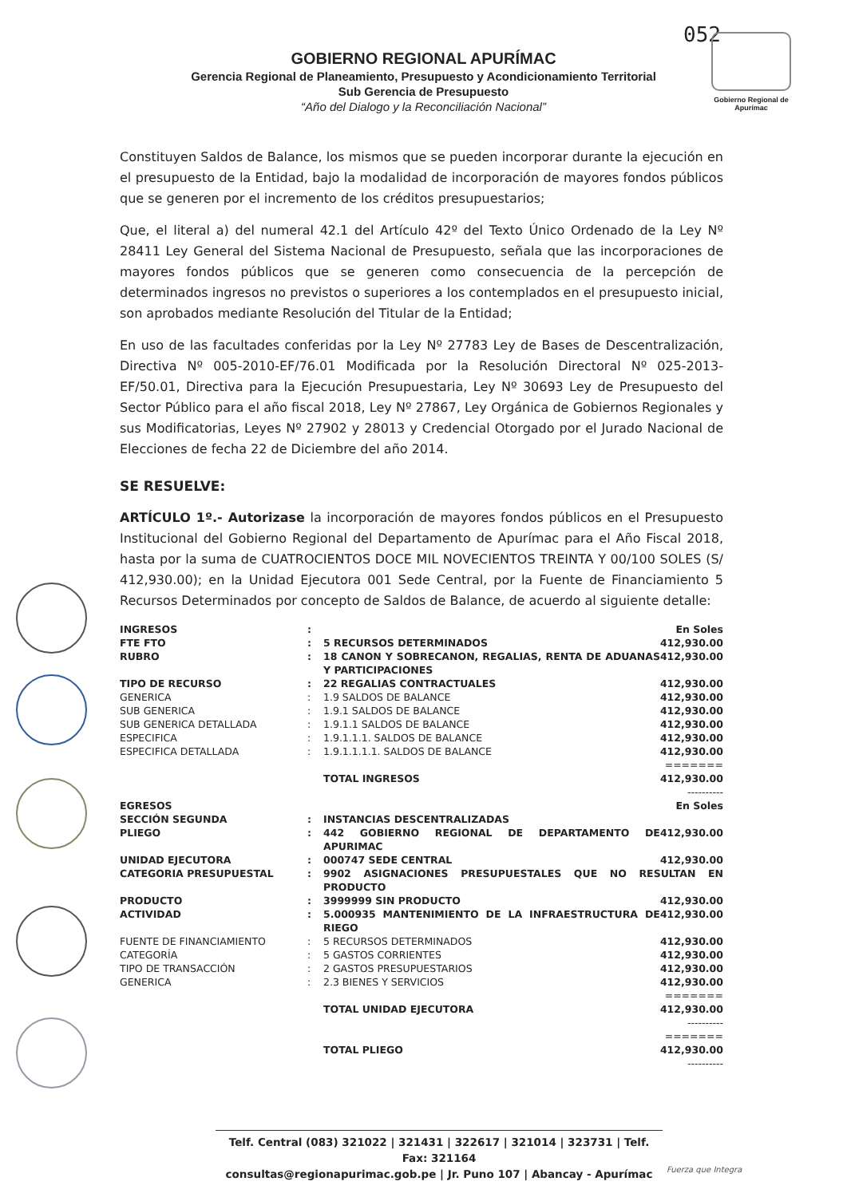052
Gobierno Regional de Apurímac
GOBIERNO REGIONAL APURÍMAC
Gerencia Regional de Planeamiento, Presupuesto y Acondicionamiento Territorial
Sub Gerencia de Presupuesto
“Año del Dialogo y la Reconciliación Nacional”
Constituyen Saldos de Balance, los mismos que se pueden incorporar durante la ejecución en el presupuesto de la Entidad, bajo la modalidad de incorporación de mayores fondos públicos que se generen por el incremento de los créditos presupuestarios;
Que, el literal a) del numeral 42.1 del Artículo 42º del Texto Único Ordenado de la Ley Nº 28411 Ley General del Sistema Nacional de Presupuesto, señala que las incorporaciones de mayores fondos públicos que se generen como consecuencia de la percepción de determinados ingresos no previstos o superiores a los contemplados en el presupuesto inicial, son aprobados mediante Resolución del Titular de la Entidad;
En uso de las facultades conferidas por la Ley Nº 27783 Ley de Bases de Descentralización, Directiva Nº 005-2010-EF/76.01 Modificada por la Resolución Directoral Nº 025-2013-EF/50.01, Directiva para la Ejecución Presupuestaria, Ley Nº 30693 Ley de Presupuesto del Sector Público para el año fiscal 2018, Ley Nº 27867, Ley Orgánica de Gobiernos Regionales y sus Modificatorias, Leyes Nº 27902 y 28013 y Credencial Otorgado por el Jurado Nacional de Elecciones de fecha 22 de Diciembre del año 2014.
SE RESUELVE:
ARTÍCULO 1º.- Autorizase la incorporación de mayores fondos públicos en el Presupuesto Institucional del Gobierno Regional del Departamento de Apurímac para el Año Fiscal 2018, hasta por la suma de CUATROCIENTOS DOCE MIL NOVECIENTOS TREINTA Y 00/100 SOLES (S/ 412,930.00); en la Unidad Ejecutora 001 Sede Central, por la Fuente de Financiamiento 5 Recursos Determinados por concepto de Saldos de Balance, de acuerdo al siguiente detalle:
| INGRESOS | : | | En Soles |
| FTE FTO | : | 5 RECURSOS DETERMINADOS | 412,930.00 |
| RUBRO | : | 18 CANON Y SOBRECANON, REGALIAS, RENTA DE ADUANAS Y PARTICIPACIONES | 412,930.00 |
| TIPO DE RECURSO | : | 22 REGALIAS CONTRACTUALES | 412,930.00 |
| GENERICA | : | 1.9 SALDOS DE BALANCE | 412,930.00 |
| SUB GENERICA | : | 1.9.1 SALDOS DE BALANCE | 412,930.00 |
| SUB GENERICA DETALLADA | : | 1.9.1.1 SALDOS DE BALANCE | 412,930.00 |
| ESPECIFICA | : | 1.9.1.1.1. SALDOS DE BALANCE | 412,930.00 |
| ESPECIFICA DETALLADA | : | 1.9.1.1.1.1. SALDOS DE BALANCE | 412,930.00 |
| | | | ======= |
| | | TOTAL INGRESOS | 412,930.00 |
| | | | ---------- |
| EGRESOS | | | En Soles |
| SECCIÓN SEGUNDA | : | INSTANCIAS DESCENTRALIZADAS | |
| PLIEGO | : | 442 GOBIERNO REGIONAL DE DEPARTAMENTO DE APURIMAC | 412,930.00 |
| UNIDAD EJECUTORA | : | 000747 SEDE CENTRAL | 412,930.00 |
| CATEGORIA PRESUPUESTAL | : | 9902 ASIGNACIONES PRESUPUESTALES QUE NO RESULTAN EN PRODUCTO | |
| PRODUCTO | : | 3999999 SIN PRODUCTO | 412,930.00 |
| ACTIVIDAD | : | 5.000935 MANTENIMIENTO DE LA INFRAESTRUCTURA DE RIEGO | 412,930.00 |
| FUENTE DE FINANCIAMIENTO | : | 5 RECURSOS DETERMINADOS | 412,930.00 |
| CATEGORÍA | : | 5 GASTOS CORRIENTES | 412,930.00 |
| TIPO DE TRANSACCIÓN | : | 2 GASTOS PRESUPUESTARIOS | 412,930.00 |
| GENERICA | : | 2.3 BIENES Y SERVICIOS | 412,930.00 |
| | | | ======= |
| | | TOTAL UNIDAD EJECUTORA | 412,930.00 |
| | | | ---------- ======= |
| | | TOTAL PLIEGO | 412,930.00 |
| | | | ---------- |
Telf. Central (083) 321022 | 321431 | 322617 | 321014 | 323731 | Telf. Fax: 321164
consultas@regionapurimac.gob.pe | Jr. Puno 107 | Abancay - Apurímac
Fuerza que Integra